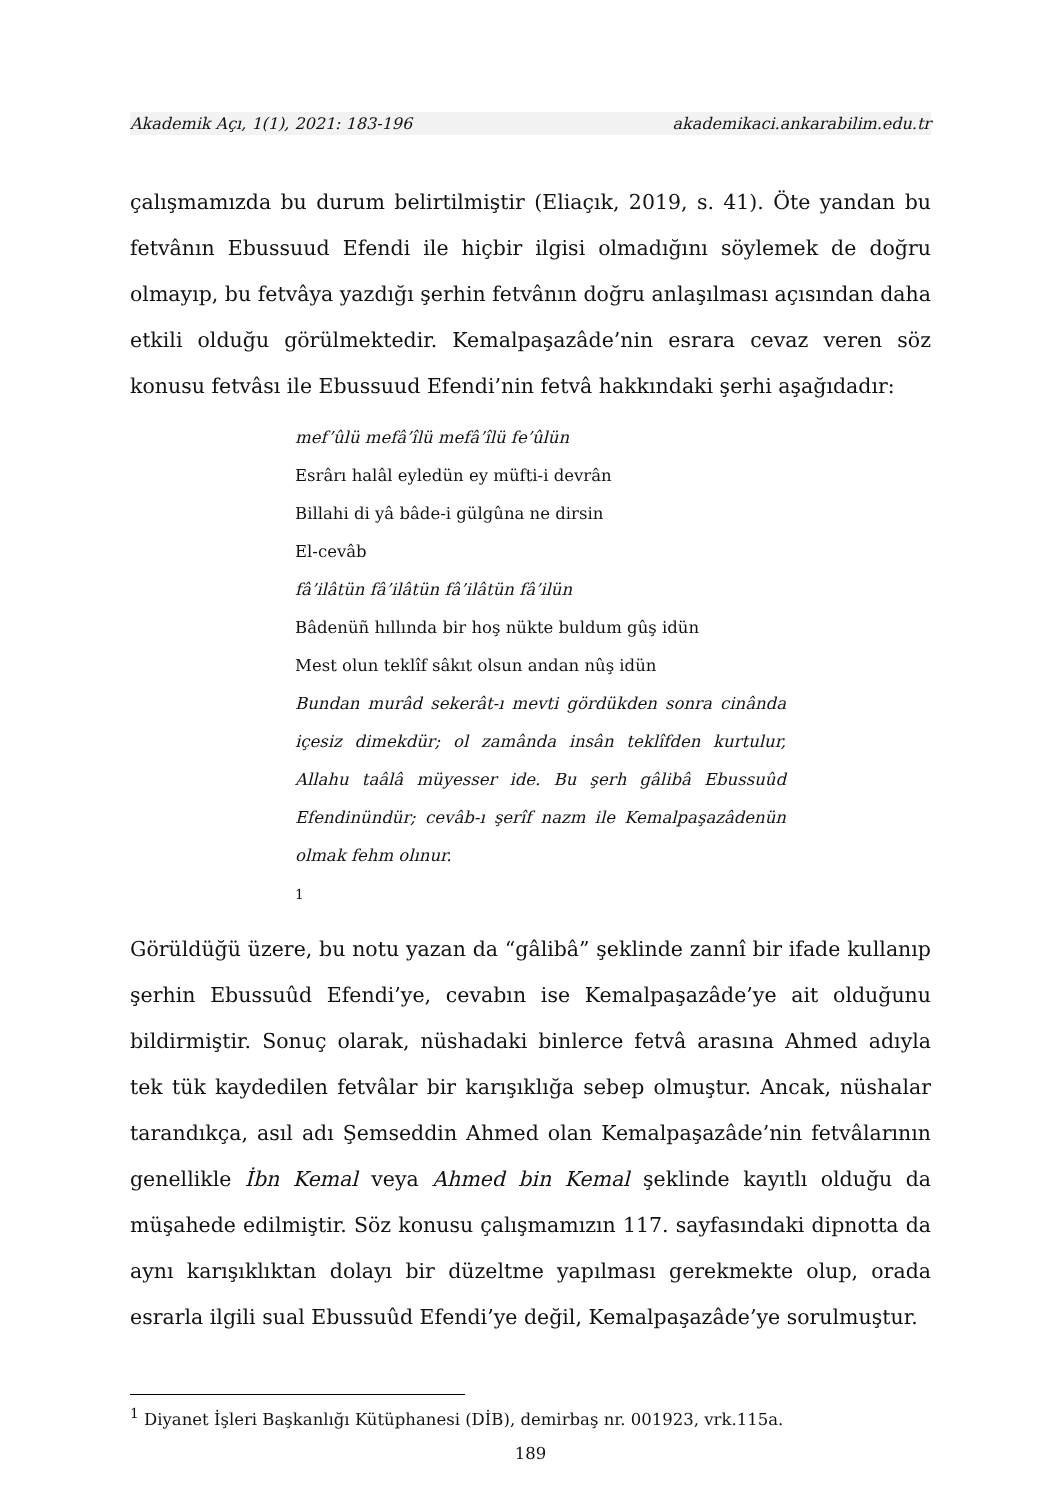Akademik Açı, 1(1), 2021: 183-196 akademikaci.ankarabilim.edu.tr
çalışmamızda bu durum belirtilmiştir (Eliaçık, 2019, s. 41). Öte yandan bu fetvânın Ebussuud Efendi ile hiçbir ilgisi olmadığını söylemek de doğru olmayıp, bu fetvâya yazdığı şerhin fetvânın doğru anlaşılması açısından daha etkili olduğu görülmektedir. Kemalpaşazâde’nin esrara cevaz veren söz konusu fetvâsı ile Ebussuud Efendi’nin fetvâ hakkındaki şerhi aşağıdadır:
mef’ûlü mefâ’îlü mefâ’îlü fe’ûlün
Esrârı halâl eyledün ey müfti-i devrân
Billahi di yâ bâde-i gülgûna ne dirsin
El-cevâb
fâ’ilâtün fâ’ilâtün fâ’ilâtün fâ’ilün
Bâdenüñ hıllında bir hoş nükte buldum gûş idün
Mest olun teklîf sâkıt olsun andan nûş idün
Bundan murâd sekerât-ı mevti gördükden sonra cinânda içesiz dimekdür; ol zamânda insân teklîfden kurtulur, Allahu taâlâ müyesser ide. Bu şerh gâlibâ Ebussuûd Efendinündür; cevâb-ı şerîf nazm ile Kemalpaşazâdenün olmak fehm olınur.
<sup>1</sup>
Görüldüğü üzere, bu notu yazan da “gâlibâ” şeklinde zannî bir ifade kullanıp şerhin Ebussuûd Efendi’ye, cevabın ise Kemalpaşazâde’ye ait olduğunu bildirmiştir. Sonuç olarak, nüshadaki binlerce fetvâ arasına Ahmed adıyla tek tük kaydedilen fetvâlar bir karışıklığa sebep olmuştur. Ancak, nüshalar tarandıkça, asıl adı Şemseddin Ahmed olan Kemalpaşazâde’nin fetvâlarının genellikle İbn Kemal veya Ahmed bin Kemal şeklinde kayıtlı olduğu da müşahede edilmiştir. Söz konusu çalışmamızın 117. sayfasındaki dipnotta da aynı karışıklıktan dolayı bir düzeltme yapılması gerekmekte olup, orada esrarla ilgili sual Ebussuûd Efendi’ye değil, Kemalpaşazâde’ye sorulmuştur.
<sup>1</sup> Diyanet İşleri Başkanlığı Kütüphanesi (DİB), demirbaş nr. 001923, vrk.115a.
189